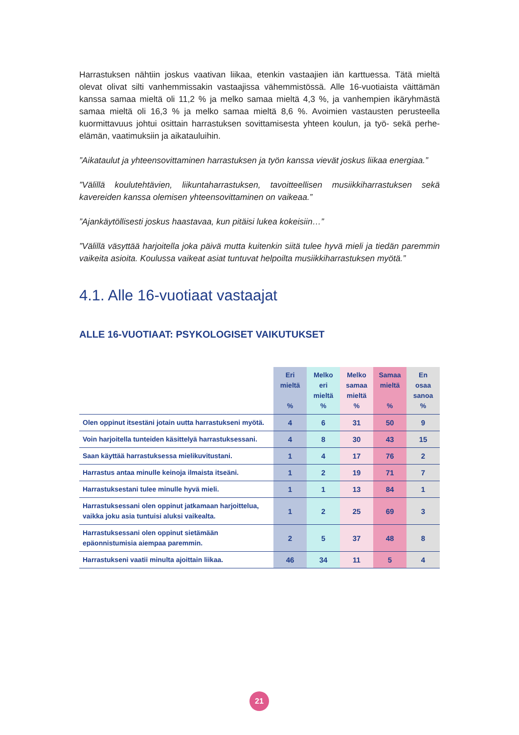Harrastuksen nähtiin joskus vaativan liikaa, etenkin vastaajien iän karttuessa. Tätä mieltä olevat olivat silti vanhemmissakin vastaajissa vähemmistössä. Alle 16-vuotiaista väittämän kanssa samaa mieltä oli 11,2 % ja melko samaa mieltä 4,3 %, ja vanhempien ikäryhmästä samaa mieltä oli 16,3 % ja melko samaa mieltä 8,6 %. Avoimien vastausten perusteella kuormittavuus johtui osittain harrastuksen sovittamisesta yhteen koulun, ja työ- sekä perhe-elämän, vaatimuksiin ja aikatauluihin.
”Aikataulut ja yhteensovittaminen harrastuksen ja työn kanssa vievät joskus liikaa energiaa.”
”Välillä koulutehtävien, liikuntaharrastuksen, tavoitteellisen musiikkiharrastuksen sekä kavereiden kanssa olemisen yhteensovittaminen on vaikeaa.”
”Ajankäytöllisesti joskus haastavaa, kun pitäisi lukea kokeisiin…”
”Välillä väsyttää harjoitella joka päivä mutta kuitenkin siitä tulee hyvä mieli ja tiedän paremmin vaikeita asioita. Koulussa vaikeat asiat tuntuvat helpoilta musiikkiharrastuksen myötä.”
4.1. Alle 16-vuotiaat vastaajat
ALLE 16-VUOTIAAT: PSYKOLOGISET VAIKUTUKSET
| | Eri mieltä % | Melko eri mieltä % | Melko samaa mieltä % | Samaa mieltä % | En osaa sanoa % |
| --- | --- | --- | --- | --- | --- |
| Olen oppinut itsestäni jotain uutta harrastukseni myötä. | 4 | 6 | 31 | 50 | 9 |
| Voin harjoitella tunteiden käsittelyä harrastuksessani. | 4 | 8 | 30 | 43 | 15 |
| Saan käyttää harrastuksessa mielikuvitustani. | 1 | 4 | 17 | 76 | 2 |
| Harrastus antaa minulle keinoja ilmaista itseäni. | 1 | 2 | 19 | 71 | 7 |
| Harrastuksestani tulee minulle hyvä mieli. | 1 | 1 | 13 | 84 | 1 |
| Harrastuksessani olen oppinut jatkamaan harjoittelua, vaikka joku asia tuntuisi aluksi vaikealta. | 1 | 2 | 25 | 69 | 3 |
| Harrastuksessani olen oppinut sietämään epäonnistumisia aiempaa paremmin. | 2 | 5 | 37 | 48 | 8 |
| Harrastukseni vaatii minulta ajoittain liikaa. | 46 | 34 | 11 | 5 | 4 |
21